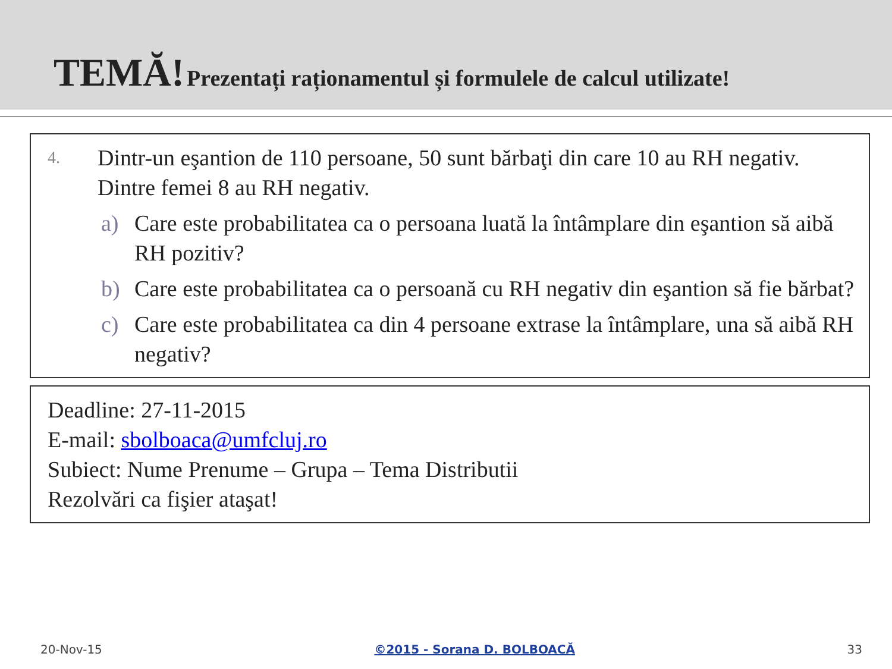TEMĂ! Prezentați raționamentul și formulele de calcul utilizate!
4.
Dintr-un eşantion de 110 persoane, 50 sunt bărbaţi din care 10 au RH negativ. Dintre femei 8 au RH negativ.
a) Care este probabilitatea ca o persoana luată la întâmplare din eşantion să aibă RH pozitiv?
b) Care este probabilitatea ca o persoană cu RH negativ din eşantion să fie bărbat?
c) Care este probabilitatea ca din 4 persoane extrase la întâmplare, una să aibă RH negativ?
Deadline: 27-11-2015
E-mail: sbolboaca@umfcluj.ro
Subiect: Nume Prenume – Grupa – Tema Distributii
Rezolvări ca fişier ataşat!
20-Nov-15 ©2015 - Sorana D. BOLBOACĂ 33